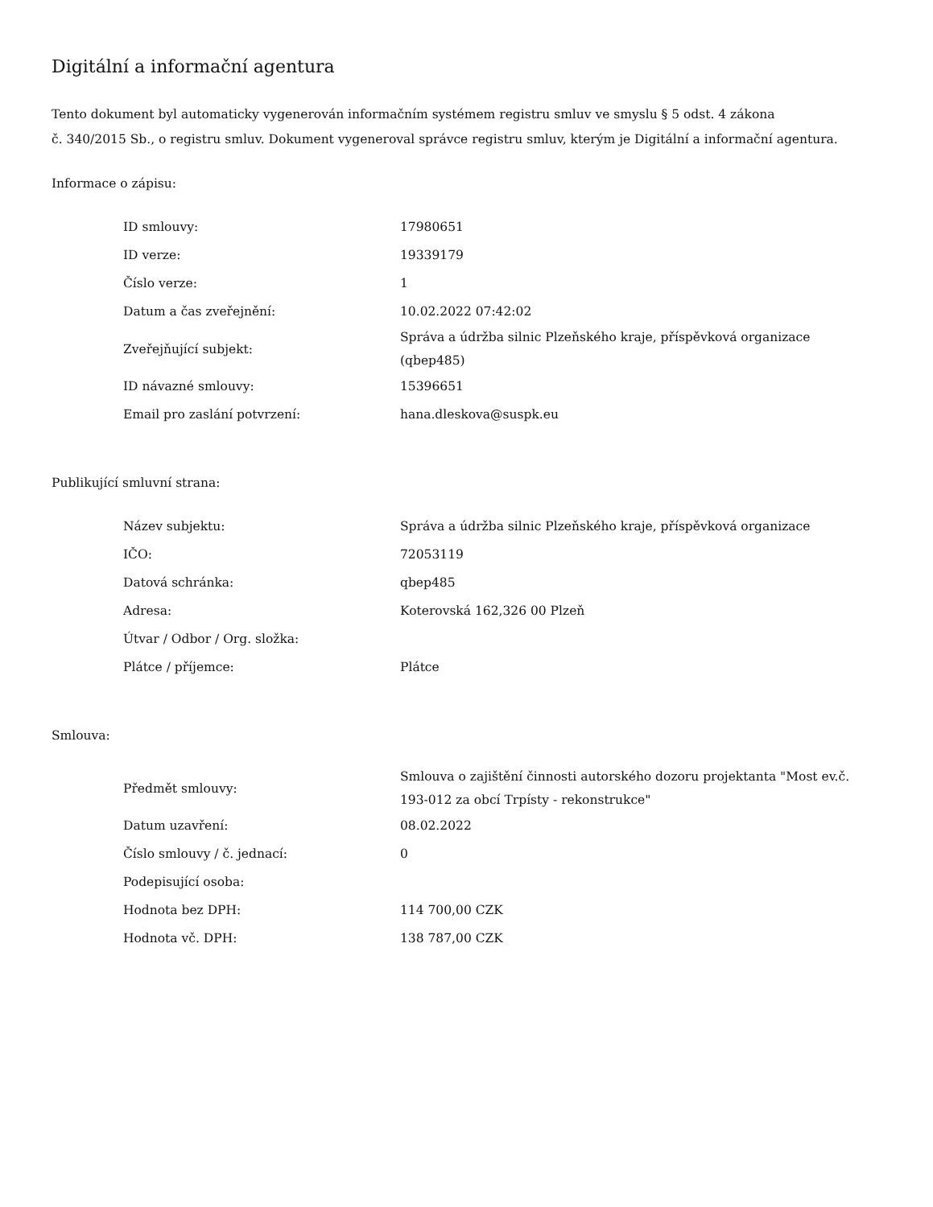Digitální a informační agentura
Tento dokument byl automaticky vygenerován informačním systémem registru smluv ve smyslu § 5 odst. 4 zákona
č. 340/2015 Sb., o registru smluv. Dokument vygeneroval správce registru smluv, kterým je Digitální a informační agentura.
Informace o zápisu:
| ID smlouvy: | 17980651 |
| ID verze: | 19339179 |
| Číslo verze: | 1 |
| Datum a čas zveřejnění: | 10.02.2022 07:42:02 |
| Zveřejňující subjekt: | Správa a údržba silnic Plzeňského kraje, příspěvková organizace (qbep485) |
| ID návazné smlouvy: | 15396651 |
| Email pro zaslání potvrzení: | hana.dleskova@suspk.eu |
Publikující smluvní strana:
| Název subjektu: | Správa a údržba silnic Plzeňského kraje, příspěvková organizace |
| IČO: | 72053119 |
| Datová schránka: | qbep485 |
| Adresa: | Koterovská 162,326 00 Plzeň |
| Útvar / Odbor / Org. složka: | |
| Plátce / příjemce: | Plátce |
Smlouva:
| Předmět smlouvy: | Smlouva o zajištění činnosti autorského dozoru projektanta "Most ev.č. 193-012 za obcí Trpísty - rekonstrukce" |
| Datum uzavření: | 08.02.2022 |
| Číslo smlouvy / č. jednací: | 0 |
| Podepisující osoba: | |
| Hodnota bez DPH: | 114 700,00 CZK |
| Hodnota vč. DPH: | 138 787,00 CZK |